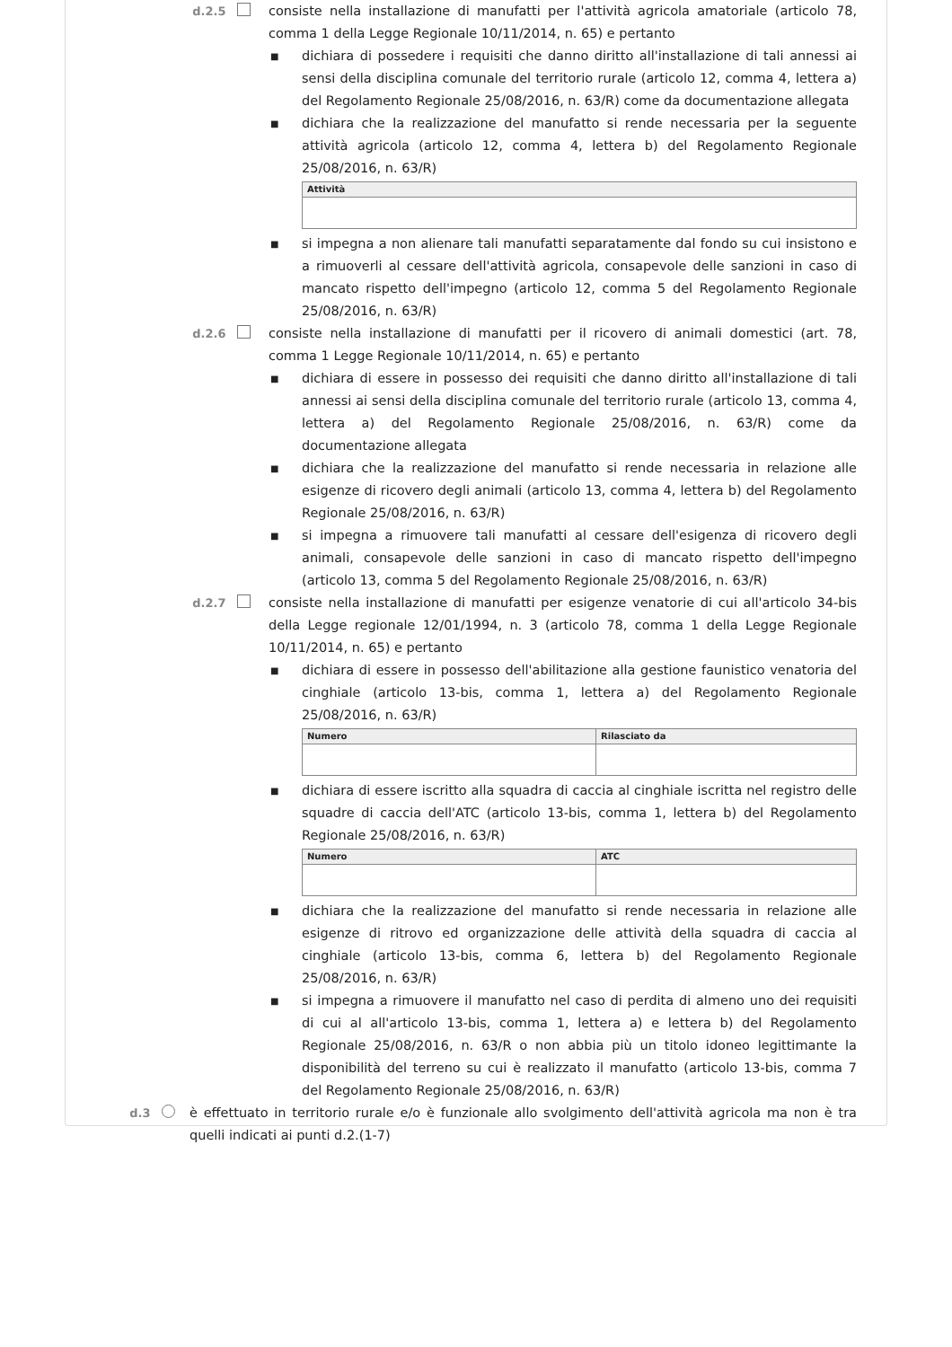d.2.5 consiste nella installazione di manufatti per l'attività agricola amatoriale (articolo 78, comma 1 della Legge Regionale 10/11/2014, n. 65) e pertanto
■ dichiara di possedere i requisiti che danno diritto all'installazione di tali annessi ai sensi della disciplina comunale del territorio rurale (articolo 12, comma 4, lettera a) del Regolamento Regionale 25/08/2016, n. 63/R) come da documentazione allegata
■ dichiara che la realizzazione del manufatto si rende necessaria per la seguente attività agricola (articolo 12, comma 4, lettera b) del Regolamento Regionale 25/08/2016, n. 63/R)
| Attività |
| --- |
■ si impegna a non alienare tali manufatti separatamente dal fondo su cui insistono e a rimuoverli al cessare dell'attività agricola, consapevole delle sanzioni in caso di mancato rispetto dell'impegno (articolo 12, comma 5 del Regolamento Regionale 25/08/2016, n. 63/R)
d.2.6 consiste nella installazione di manufatti per il ricovero di animali domestici (art. 78, comma 1 Legge Regionale 10/11/2014, n. 65) e pertanto
■ dichiara di essere in possesso dei requisiti che danno diritto all'installazione di tali annessi ai sensi della disciplina comunale del territorio rurale (articolo 13, comma 4, lettera a) del Regolamento Regionale 25/08/2016, n. 63/R) come da documentazione allegata
■ dichiara che la realizzazione del manufatto si rende necessaria in relazione alle esigenze di ricovero degli animali (articolo 13, comma 4, lettera b) del Regolamento Regionale 25/08/2016, n. 63/R)
■ si impegna a rimuovere tali manufatti al cessare dell'esigenza di ricovero degli animali, consapevole delle sanzioni in caso di mancato rispetto dell'impegno (articolo 13, comma 5 del Regolamento Regionale 25/08/2016, n. 63/R)
d.2.7 consiste nella installazione di manufatti per esigenze venatorie di cui all'articolo 34-bis della Legge regionale 12/01/1994, n. 3 (articolo 78, comma 1 della Legge Regionale 10/11/2014, n. 65) e pertanto
■ dichiara di essere in possesso dell'abilitazione alla gestione faunistico venatoria del cinghiale (articolo 13-bis, comma 1, lettera a) del Regolamento Regionale 25/08/2016, n. 63/R)
| Numero | Rilasciato da |
| --- | --- |
■ dichiara di essere iscritto alla squadra di caccia al cinghiale iscritta nel registro delle squadre di caccia dell'ATC (articolo 13-bis, comma 1, lettera b) del Regolamento Regionale 25/08/2016, n. 63/R)
| Numero | ATC |
| --- | --- |
■ dichiara che la realizzazione del manufatto si rende necessaria in relazione alle esigenze di ritrovo ed organizzazione delle attività della squadra di caccia al cinghiale (articolo 13-bis, comma 6, lettera b) del Regolamento Regionale 25/08/2016, n. 63/R)
■ si impegna a rimuovere il manufatto nel caso di perdita di almeno uno dei requisiti di cui al all'articolo 13-bis, comma 1, lettera a) e lettera b) del Regolamento Regionale 25/08/2016, n. 63/R o non abbia più un titolo idoneo legittimante la disponibilità del terreno su cui è realizzato il manufatto (articolo 13-bis, comma 7 del Regolamento Regionale 25/08/2016, n. 63/R)
d.3 è effettuato in territorio rurale e/o è funzionale allo svolgimento dell'attività agricola ma non è tra quelli indicati ai punti d.2.(1-7)